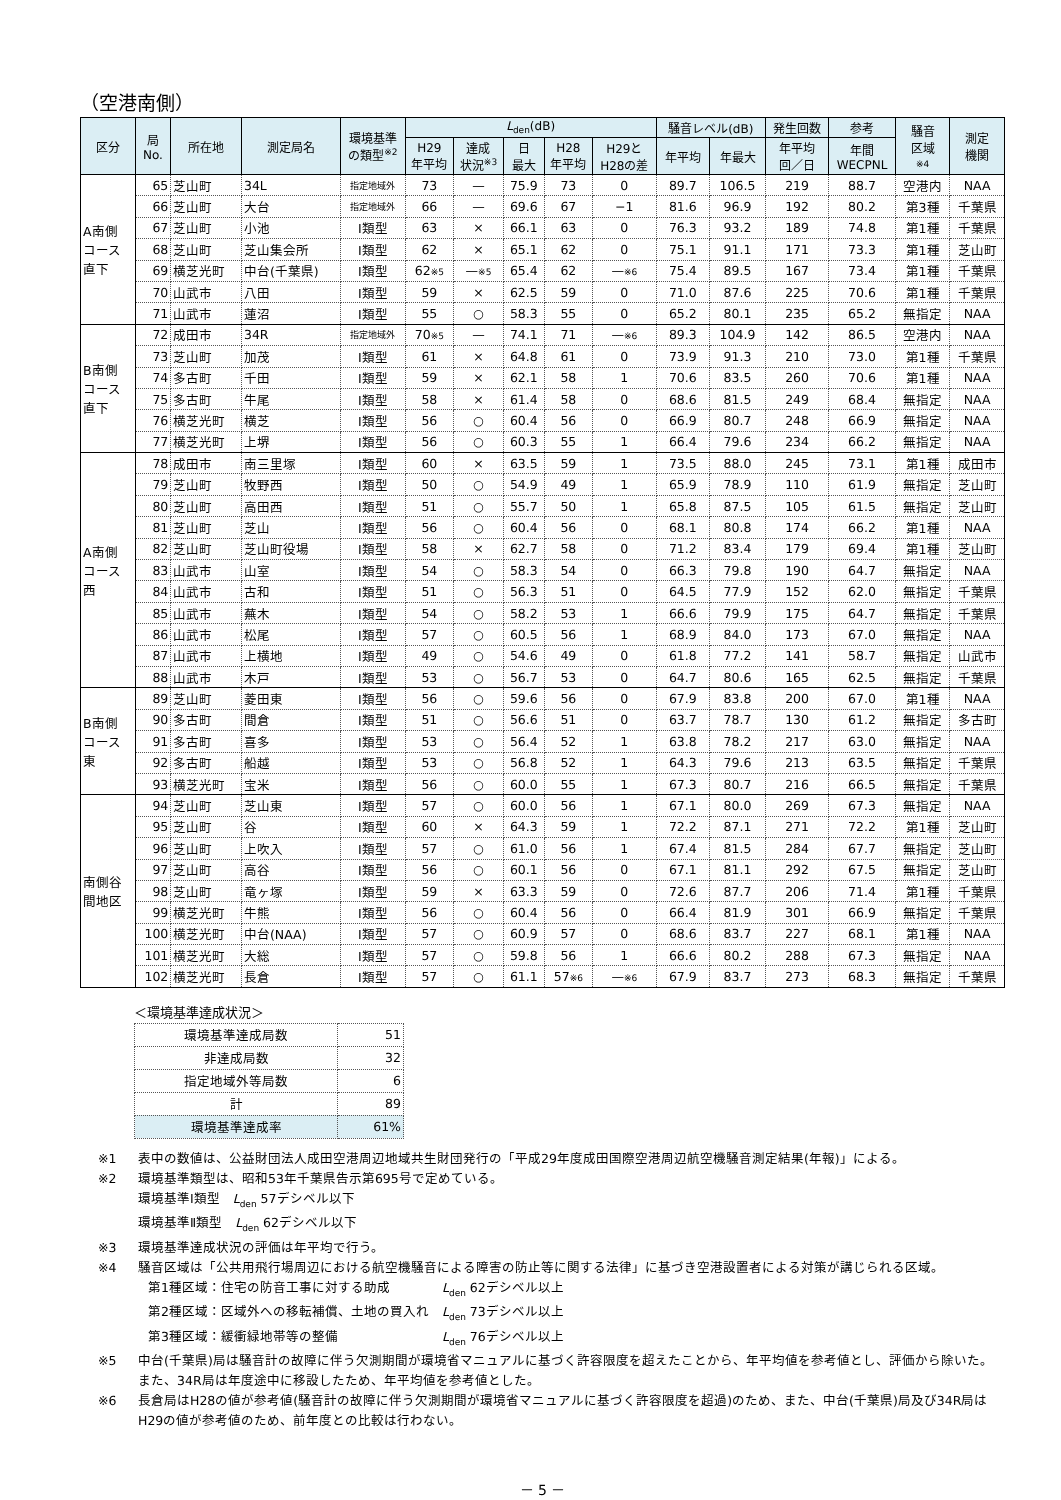（空港南側）
| 区分 | 局 No. | 所在地 | 測定局名 | 環境基準 の類型<sup>※2</sup> | L<sub>den</sub>(dB) | | | | | 騒音レベル(dB) | | 発生回数 | 参考 | 騒音 区域 ※4 | 測定 機関 |
| --- | --- | --- | --- | --- | --- | --- | --- | --- | --- | --- | --- | --- | --- | --- | --- |
| | | | | | H29 年平均 | 達成 状況<sup>※3</sup> | 日 最大 | H28 年平均 | H29と H28の差 | 年平均 | 年最大 | 年平均 回／日 | 年間 WECPNL | | |
| A南側 コース 直下 | 65 | 芝山町 | 34L | 指定地域外 | 73 | — | 75.9 | 73 | 0 | 89.7 | 106.5 | 219 | 88.7 | 空港内 | NAA |
| | 66 | 芝山町 | 大台 | 指定地域外 | 66 | — | 69.6 | 67 | −1 | 81.6 | 96.9 | 192 | 80.2 | 第3種 | 千葉県 |
| | 67 | 芝山町 | 小池 | Ⅰ類型 | 63 | × | 66.1 | 63 | 0 | 76.3 | 93.2 | 189 | 74.8 | 第1種 | 千葉県 |
| | 68 | 芝山町 | 芝山集会所 | Ⅰ類型 | 62 | × | 65.1 | 62 | 0 | 75.1 | 91.1 | 171 | 73.3 | 第1種 | 芝山町 |
| | 69 | 横芝光町 | 中台(千葉県) | Ⅰ類型 | 62 ※5 | — ※5 | 65.4 | 62 | — ※6 | 75.4 | 89.5 | 167 | 73.4 | 第1種 | 千葉県 |
| | 70 | 山武市 | 八田 | Ⅰ類型 | 59 | × | 62.5 | 59 | 0 | 71.0 | 87.6 | 225 | 70.6 | 第1種 | 千葉県 |
| | 71 | 山武市 | 蓮沼 | Ⅰ類型 | 55 | ○ | 58.3 | 55 | 0 | 65.2 | 80.1 | 235 | 65.2 | 無指定 | NAA |
| B南側 コース 直下 | 72 | 成田市 | 34R | 指定地域外 | 70 ※5 | — | 74.1 | 71 | — ※6 | 89.3 | 104.9 | 142 | 86.5 | 空港内 | NAA |
| | 73 | 芝山町 | 加茂 | Ⅰ類型 | 61 | × | 64.8 | 61 | 0 | 73.9 | 91.3 | 210 | 73.0 | 第1種 | 千葉県 |
| | 74 | 多古町 | 千田 | Ⅰ類型 | 59 | × | 62.1 | 58 | 1 | 70.6 | 83.5 | 260 | 70.6 | 第1種 | NAA |
| | 75 | 多古町 | 牛尾 | Ⅰ類型 | 58 | × | 61.4 | 58 | 0 | 68.6 | 81.5 | 249 | 68.4 | 無指定 | NAA |
| | 76 | 横芝光町 | 横芝 | Ⅰ類型 | 56 | ○ | 60.4 | 56 | 0 | 66.9 | 80.7 | 248 | 66.9 | 無指定 | NAA |
| | 77 | 横芝光町 | 上堺 | Ⅰ類型 | 56 | ○ | 60.3 | 55 | 1 | 66.4 | 79.6 | 234 | 66.2 | 無指定 | NAA |
| A南側 コース 西 | 78 | 成田市 | 南三里塚 | Ⅰ類型 | 60 | × | 63.5 | 59 | 1 | 73.5 | 88.0 | 245 | 73.1 | 第1種 | 成田市 |
| | 79 | 芝山町 | 牧野西 | Ⅰ類型 | 50 | ○ | 54.9 | 49 | 1 | 65.9 | 78.9 | 110 | 61.9 | 無指定 | 芝山町 |
| | 80 | 芝山町 | 高田西 | Ⅰ類型 | 51 | ○ | 55.7 | 50 | 1 | 65.8 | 87.5 | 105 | 61.5 | 無指定 | 芝山町 |
| | 81 | 芝山町 | 芝山 | Ⅰ類型 | 56 | ○ | 60.4 | 56 | 0 | 68.1 | 80.8 | 174 | 66.2 | 第1種 | NAA |
| | 82 | 芝山町 | 芝山町役場 | Ⅰ類型 | 58 | × | 62.7 | 58 | 0 | 71.2 | 83.4 | 179 | 69.4 | 第1種 | 芝山町 |
| | 83 | 山武市 | 山室 | Ⅰ類型 | 54 | ○ | 58.3 | 54 | 0 | 66.3 | 79.8 | 190 | 64.7 | 無指定 | NAA |
| | 84 | 山武市 | 古和 | Ⅰ類型 | 51 | ○ | 56.3 | 51 | 0 | 64.5 | 77.9 | 152 | 62.0 | 無指定 | 千葉県 |
| | 85 | 山武市 | 蕪木 | Ⅰ類型 | 54 | ○ | 58.2 | 53 | 1 | 66.6 | 79.9 | 175 | 64.7 | 無指定 | 千葉県 |
| | 86 | 山武市 | 松尾 | Ⅰ類型 | 57 | ○ | 60.5 | 56 | 1 | 68.9 | 84.0 | 173 | 67.0 | 無指定 | NAA |
| | 87 | 山武市 | 上横地 | Ⅰ類型 | 49 | ○ | 54.6 | 49 | 0 | 61.8 | 77.2 | 141 | 58.7 | 無指定 | 山武市 |
| | 88 | 山武市 | 木戸 | Ⅰ類型 | 53 | ○ | 56.7 | 53 | 0 | 64.7 | 80.6 | 165 | 62.5 | 無指定 | 千葉県 |
| B南側 コース 東 | 89 | 芝山町 | 菱田東 | Ⅰ類型 | 56 | ○ | 59.6 | 56 | 0 | 67.9 | 83.8 | 200 | 67.0 | 第1種 | NAA |
| | 90 | 多古町 | 間倉 | Ⅰ類型 | 51 | ○ | 56.6 | 51 | 0 | 63.7 | 78.7 | 130 | 61.2 | 無指定 | 多古町 |
| | 91 | 多古町 | 喜多 | Ⅰ類型 | 53 | ○ | 56.4 | 52 | 1 | 63.8 | 78.2 | 217 | 63.0 | 無指定 | NAA |
| | 92 | 多古町 | 船越 | Ⅰ類型 | 53 | ○ | 56.8 | 52 | 1 | 64.3 | 79.6 | 213 | 63.5 | 無指定 | 千葉県 |
| | 93 | 横芝光町 | 宝米 | Ⅰ類型 | 56 | ○ | 60.0 | 55 | 1 | 67.3 | 80.7 | 216 | 66.5 | 無指定 | 千葉県 |
| 南側谷 間地区 | 94 | 芝山町 | 芝山東 | Ⅰ類型 | 57 | ○ | 60.0 | 56 | 1 | 67.1 | 80.0 | 269 | 67.3 | 無指定 | NAA |
| | 95 | 芝山町 | 谷 | Ⅰ類型 | 60 | × | 64.3 | 59 | 1 | 72.2 | 87.1 | 271 | 72.2 | 第1種 | 芝山町 |
| | 96 | 芝山町 | 上吹入 | Ⅰ類型 | 57 | ○ | 61.0 | 56 | 1 | 67.4 | 81.5 | 284 | 67.7 | 無指定 | 芝山町 |
| | 97 | 芝山町 | 高谷 | Ⅰ類型 | 56 | ○ | 60.1 | 56 | 0 | 67.1 | 81.1 | 292 | 67.5 | 無指定 | 芝山町 |
| | 98 | 芝山町 | 竜ヶ塚 | Ⅰ類型 | 59 | × | 63.3 | 59 | 0 | 72.6 | 87.7 | 206 | 71.4 | 第1種 | 千葉県 |
| | 99 | 横芝光町 | 牛熊 | Ⅰ類型 | 56 | ○ | 60.4 | 56 | 0 | 66.4 | 81.9 | 301 | 66.9 | 無指定 | 千葉県 |
| | 100 | 横芝光町 | 中台(NAA) | Ⅰ類型 | 57 | ○ | 60.9 | 57 | 0 | 68.6 | 83.7 | 227 | 68.1 | 第1種 | NAA |
| | 101 | 横芝光町 | 大総 | Ⅰ類型 | 57 | ○ | 59.8 | 56 | 1 | 66.6 | 80.2 | 288 | 67.3 | 無指定 | NAA |
| | 102 | 横芝光町 | 長倉 | Ⅰ類型 | 57 | ○ | 61.1 | 57 ※6 | — ※6 | 67.9 | 83.7 | 273 | 68.3 | 無指定 | 千葉県 |
＜環境基準達成状況＞
| 環境基準達成局数 | 51 |
| 非達成局数 | 32 |
| 指定地域外等局数 | 6 |
| 計 | 89 |
| 環境基準達成率 | 61% |
※1 表中の数値は、公益財団法人成田空港周辺地域共生財団発行の「平成29年度成田国際空港周辺航空機騒音測定結果(年報)」による。
※2 環境基準類型は、昭和53年千葉県告示第695号で定めている。
環境基準Ⅰ類型　L<sub>den</sub> 57デシベル以下
環境基準Ⅱ類型　L<sub>den</sub> 62デシベル以下
※3 環境基準達成状況の評価は年平均で行う。
※4 騒音区域は「公共用飛行場周辺における航空機騒音による障害の防止等に関する法律」に基づき空港設置者による対策が講じられる区域。
第1種区域：住宅の防音工事に対する助成　　　　L<sub>den</sub> 62デシベル以上
第2種区域：区域外への移転補償、土地の買入れ　L<sub>den</sub> 73デシベル以上
第3種区域：緩衝緑地帯等の整備　　　　　　　　L<sub>den</sub> 76デシベル以上
※5 中台(千葉県)局は騒音計の故障に伴う欠測期間が環境省マニュアルに基づく許容限度を超えたことから、年平均値を参考値とし、評価から除いた。
また、34R局は年度途中に移設したため、年平均値を参考値とした。
※6 長倉局はH28の値が参考値(騒音計の故障に伴う欠測期間が環境省マニュアルに基づく許容限度を超過)のため、また、中台(千葉県)局及び34R局はH29の値が参考値のため、前年度との比較は行わない。
－ 5 －